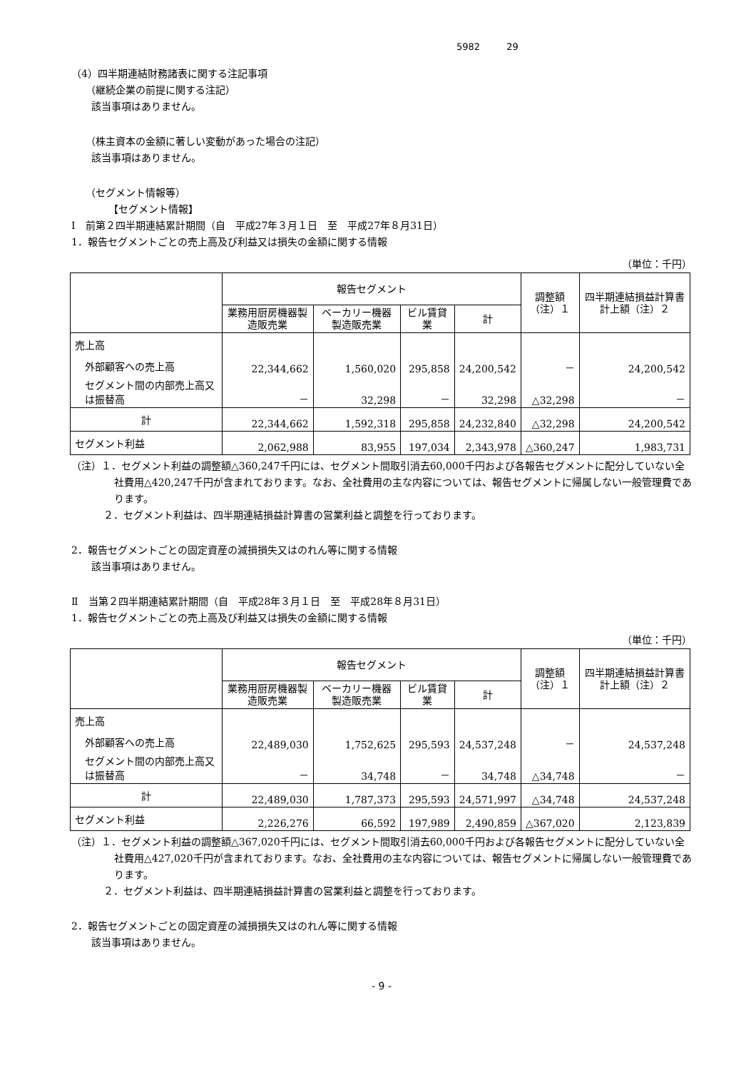5982 29
（4）四半期連結財務諸表に関する注記事項
（継続企業の前提に関する注記）
該当事項はありません。
（株主資本の金額に著しい変動があった場合の注記）
該当事項はありません。
（セグメント情報等）
【セグメント情報】
Ⅰ　前第２四半期連結累計期間（自　平成27年３月１日　至　平成27年８月31日）
1．報告セグメントごとの売上高及び利益又は損失の金額に関する情報
（単位：千円）
| | 報告セグメント | | | | 調整額 （注）１ | 四半期連結損益計算書計上額（注）２ |
| --- | --- | --- | --- | --- | --- | --- |
| | 業務用厨房機器製造販売業 | ベーカリー機器製造販売業 | ビル賃貸業 | 計 | | |
| 売上高 | | | | | | |
| 外部顧客への売上高 | 22,344,662 | 1,560,020 | 295,858 | 24,200,542 | － | 24,200,542 |
| セグメント間の内部売上高又は振替高 | － | 32,298 | － | 32,298 | △32,298 | － |
| 計 | 22,344,662 | 1,592,318 | 295,858 | 24,232,840 | △32,298 | 24,200,542 |
| セグメント利益 | 2,062,988 | 83,955 | 197,034 | 2,343,978 | △360,247 | 1,983,731 |
（注）１．セグメント利益の調整額△360,247千円には、セグメント間取引消去60,000千円および各報告セグメントに配分していない全社費用△420,247千円が含まれております。なお、全社費用の主な内容については、報告セグメントに帰属しない一般管理費であります。
２．セグメント利益は、四半期連結損益計算書の営業利益と調整を行っております。
2．報告セグメントごとの固定資産の減損損失又はのれん等に関する情報
該当事項はありません。
Ⅱ　当第２四半期連結累計期間（自　平成28年３月１日　至　平成28年８月31日）
1．報告セグメントごとの売上高及び利益又は損失の金額に関する情報
（単位：千円）
| | 報告セグメント | | | | 調整額 （注）１ | 四半期連結損益計算書計上額（注）２ |
| --- | --- | --- | --- | --- | --- | --- |
| | 業務用厨房機器製造販売業 | ベーカリー機器製造販売業 | ビル賃貸業 | 計 | | |
| 売上高 | | | | | | |
| 外部顧客への売上高 | 22,489,030 | 1,752,625 | 295,593 | 24,537,248 | － | 24,537,248 |
| セグメント間の内部売上高又は振替高 | － | 34,748 | － | 34,748 | △34,748 | － |
| 計 | 22,489,030 | 1,787,373 | 295,593 | 24,571,997 | △34,748 | 24,537,248 |
| セグメント利益 | 2,226,276 | 66,592 | 197,989 | 2,490,859 | △367,020 | 2,123,839 |
（注）１．セグメント利益の調整額△367,020千円には、セグメント間取引消去60,000千円および各報告セグメントに配分していない全社費用△427,020千円が含まれております。なお、全社費用の主な内容については、報告セグメントに帰属しない一般管理費であります。
２．セグメント利益は、四半期連結損益計算書の営業利益と調整を行っております。
2．報告セグメントごとの固定資産の減損損失又はのれん等に関する情報
該当事項はありません。
- 9 -